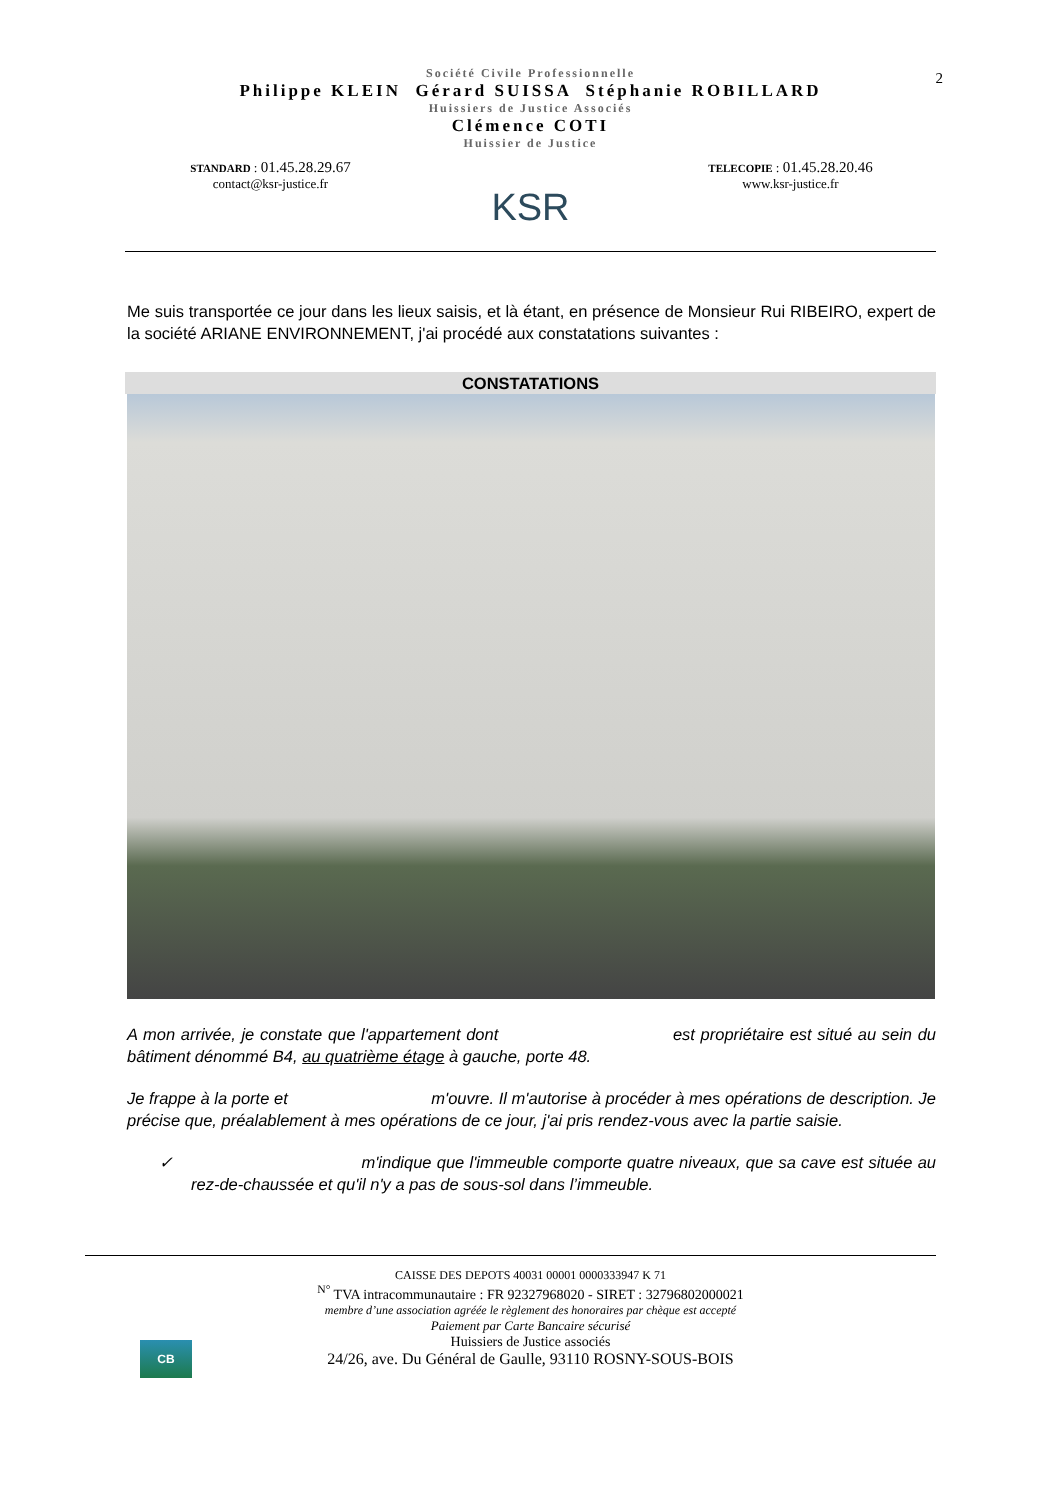2
Société Civile Professionnelle
Philippe KLEIN Gérard SUISSA Stéphanie ROBILLARD
Huissiers de Justice Associés
Clémence COTI
Huissier de Justice
STANDARD : 01.45.28.29.67
contact@ksr-justice.fr
KSR
TELECOPIE : 01.45.28.20.46
www.ksr-justice.fr
Me suis transportée ce jour dans les lieux saisis, et là étant, en présence de Monsieur Rui RIBEIRO, expert de la société ARIANE ENVIRONNEMENT, j'ai procédé aux constatations suivantes :
CONSTATATIONS
A mon arrivée, je constate que l'appartement dont est propriétaire est situé au sein du bâtiment dénommé B4, au quatrième étage à gauche, porte 48.
Je frappe à la porte et m'ouvre. Il m'autorise à procéder à mes opérations de description. Je précise que, préalablement à mes opérations de ce jour, j'ai pris rendez-vous avec la partie saisie.
✓ m'indique que l'immeuble comporte quatre niveaux, que sa cave est située au rez-de-chaussée et qu'il n'y a pas de sous-sol dans l’immeuble.
CB
CAISSE DES DEPOTS 40031 00001 0000333947 K 71
<sup>N°</sup> TVA intracommunautaire : FR 92327968020 - SIRET : 32796802000021
membre d’une association agréée le règlement des honoraires par chèque est accepté
Paiement par Carte Bancaire sécurisé
Huissiers de Justice associés
24/26, ave. Du Général de Gaulle, 93110 ROSNY-SOUS-BOIS